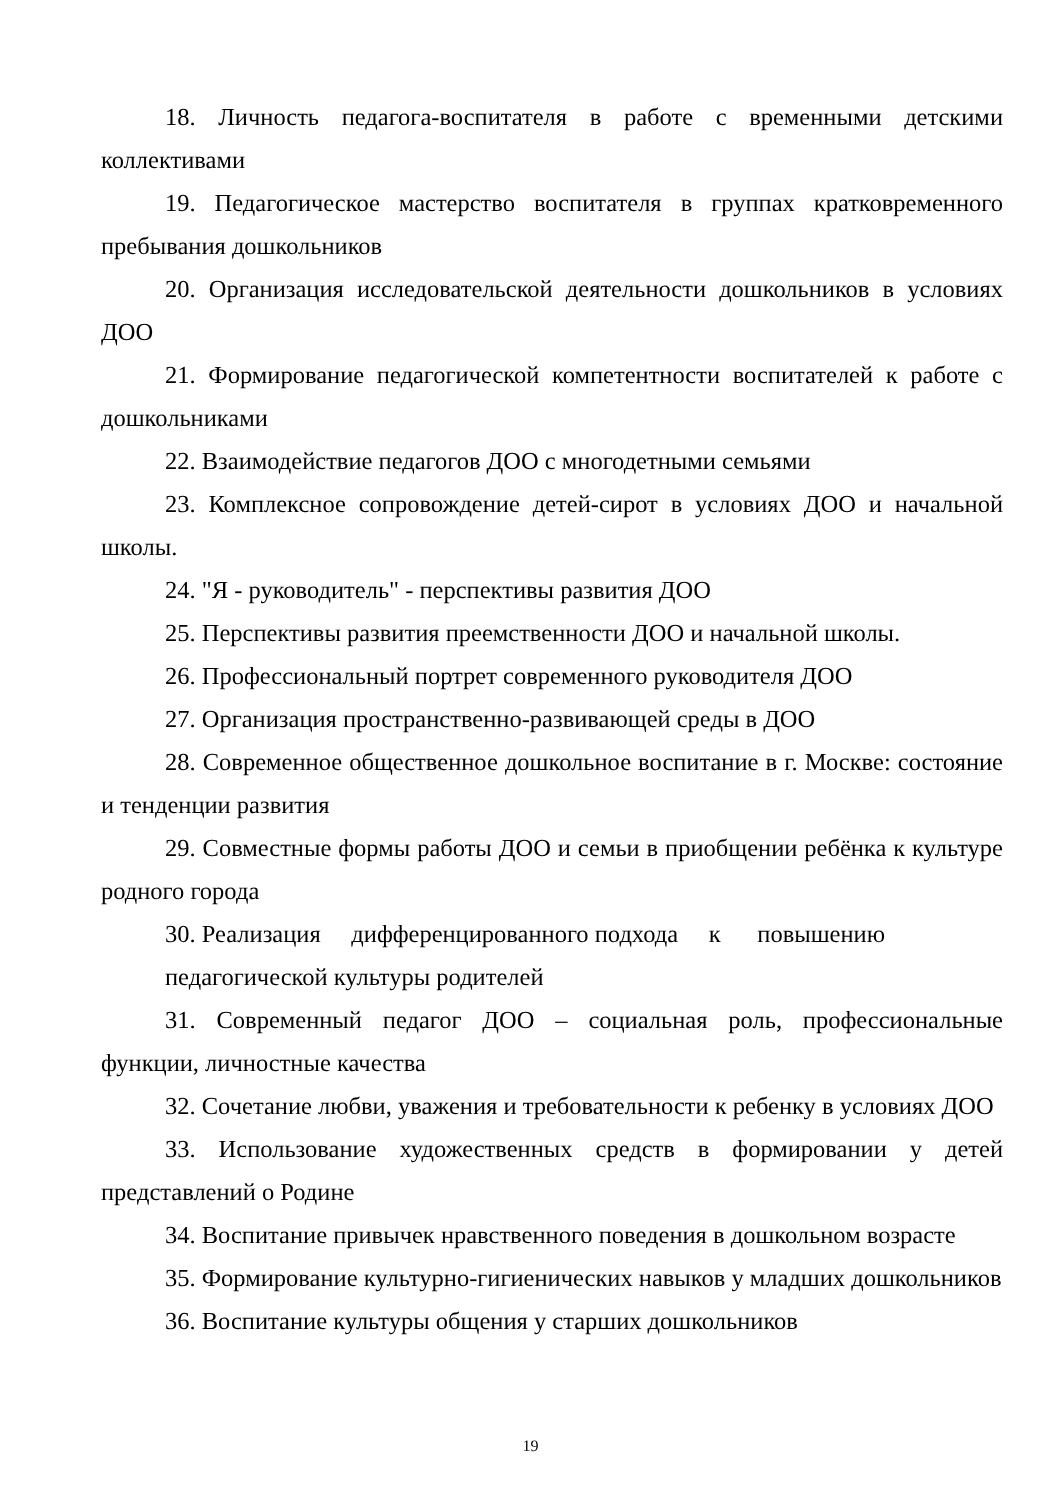18. Личность педагога-воспитателя в работе с временными детскими коллективами
19. Педагогическое мастерство воспитателя в группах кратковременного пребывания дошкольников
20. Организация исследовательской деятельности дошкольников в условиях ДОО
21. Формирование педагогической компетентности воспитателей к работе с дошкольниками
22. Взаимодействие педагогов ДОО с многодетными семьями
23. Комплексное сопровождение детей-сирот в условиях ДОО и начальной школы.
24. "Я - руководитель" - перспективы развития ДОО
25. Перспективы развития преемственности ДОО и начальной школы.
26. Профессиональный портрет современного руководителя ДОО
27. Организация пространственно-развивающей среды в ДОО
28. Современное общественное дошкольное воспитание в г. Москве: состояние и тенденции развития
29. Совместные формы работы ДОО и семьи в приобщении ребёнка к культуре родного города
30. Реализация дифференцированного подхода к повышению
педагогической культуры родителей
31. Современный педагог ДОО – социальная роль, профессиональные функции, личностные качества
32. Сочетание любви, уважения и требовательности к ребенку в условиях ДОО
33. Использование художественных средств в формировании у детей представлений о Родине
34. Воспитание привычек нравственного поведения в дошкольном возрасте
35. Формирование культурно-гигиенических навыков у младших дошкольников
36. Воспитание культуры общения у старших дошкольников
19